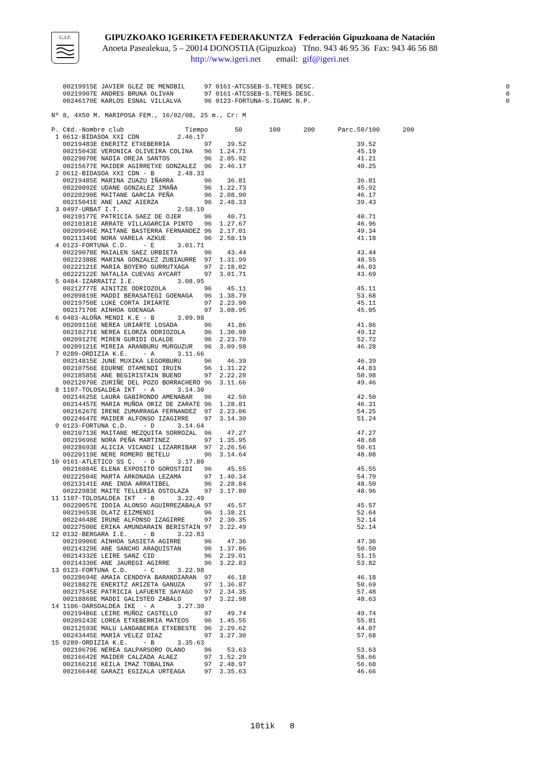G.I.F.
GIPUZKOAKO IGERIKETA FEDERAKUNTZA Federación Gipuzkoana de Natación
Anoeta Pasealekua, 5 – 20014 DONOSTIA (Gipuzkoa) Tfno. 943 46 95 36 Fax: 943 46 56 88
http://www.igeri.net email: gif@igeri.net
   00219915E JAVIER GLEZ DE MENDBIL     97 0161-ATCSSEB-S.TERES DESC.                                                  0
   00219907E ANDRES BRUNA OLIVAN        97 0161-ATCSSEB-S.TERES DESC.                                                  0
   00246170E KARLOS ESNAL VILLALVA      96 0123-FORTUNA-S.IGANC N.P.                                                   0

Nº 8, 4X50 M. MARIPOSA FEM., 16/02/08, 25 m., Cr: M

P. C¢d.-Nombre club                Tiempo       50       100      200      Parc.50/100      200
 1 0612-BIDASOA XXI CDN          2.46.17
   00219483E ENERITZ ETXEBERRIA         97    39.52                             39.52
   00215043E VERONICA OLIVEIRA COLINA   96  1.24.71                             45.19
   00229070E NADIA OREJA SANTOS         96  2.05.92                             41.21
   00215677E MAIDER AGIRRETXE GONZALEZ  96  2.46.17                             40.25
 2 0612-BIDASOA XXI CDN - B      2.48.33
   00219485E MARINA ZUAZU IÑARRA        96    36.81                             36.81
   00220092E UDANE GONZALEZ IMAÑA       96  1.22.73                             45.92
   00220290E MAITANE GARCIA PEÑA        96  2.08.90                             46.17
   00215041E ANE LANZ AIERZA            96  2.48.33                             39.43
 3 0497-URBAT I.T.               2.58.19
   00210177E PATRICIA SAEZ DE OJER      96    40.71                             40.71
   00210181E ARRATE VILLAGARCIA PINTO   96  1.27.67                             46.96
   00209946E MAITANE BASTERRA FERNANDEZ 96  2.17.01                             49.34
   00211349E NORA VARELA AZKUE          96  2.58.19                             41.18
 4 0123-FORTUNA C.D.    - E      3.01.71
   00229078E MAIALEN SAEZ URBIETA       96    43.44                             43.44
   00222388E MARINA GONZALEZ ZUBIAURRE  97  1.31.99                             48.55
   00222121E MARIA BOYERO GURRUTXAGA    97  2.18.02                             46.03
   00222122E NATALIA CUEVAS AYCART      97  3.01.71                             43.69
 5 0484-IZARRAITZ I.E.           3.08.95
   00212777E AINITZE ODRIOZOLA          96    45.11                             45.11
   00209819E MADDI BERASATEGI GOENAGA   96  1.38.79                             53.68
   00219750E LUKE CORTA IRIARTE         97  2.23.90                             45.11
   00217170E AINHOA GOENAGA             97  3.08.95                             45.05
 6 0483-ALOÑA MENDI K.E - B      3.09.98
   00209116E NEREA URIARTE LOSADA       96    41.86                             41.86
   00210271E NEREA ELORZA ODRIOZOLA     96  1.30.98                             49.12
   00209127E MIREN GURIDI OLALDE        96  2.23.70                             52.72
   00209121E MIREIA ARANBURU MURGUZUR   96  3.09.98                             46.28
 7 0289-ORDIZIA K.E.    - A      3.11.66
   00214815E JUNE MUXIKA LEGORBURU      96    46.39                             46.39
   00210756E EDURNE OTAMENDI IRUIN      96  1.31.22                             44.83
   00218585E ANE BEGIRISTAIN BUENO      97  2.22.20                             50.98
   00212070E ZURIÑE DEL POZO BORRACHERO 96  3.11.66                             49.46
 8 1107-TOLOSALDEA IKT  - A      3.14.30
   00214625E LAURA GABIRONDO AMENABAR   96    42.50                             42.50
   00214457E MARIA MUÑOA ORIZ DE ZARATE 96  1.28.81                             46.31
   00216267E IRENE ZUMARRAGA FERNANDEZ  97  2.23.06                             54.25
   00224647E MAIDER ALFONSO IZAGIRRE    97  3.14.30                             51.24
 9 0123-FORTUNA C.D.    - D      3.14.64
   00210713E MAITANE MEZQUITA SORROZAL  96    47.27                             47.27
   00219696E NORA PEÑA MARTINEZ         97  1.35.95                             48.68
   00228693E ALICIA VICANDI LIZARRIBAR  97  2.26.56                             50.61
   00220119E NERE ROMERO BETELU         96  3.14.64                             48.08
10 0161-ATLETICO SS C.  - D      3.17.80
   00216084E ELENA EXPOSITO GOROSTIDI   96    45.55                             45.55
   00222504E MARTA ARKONADA LEZAMA      97  1.40.34                             54.79
   00213141E ANE INDA ARRATIBEL         96  2.28.84                             48.50
   00222983E MAITE TELLERIA OSTOLAZA    97  3.17.80                             48.96
11 1107-TOLOSALDEA IKT  - B      3.22.49
   00220057E IDOIA ALONSO AGUIRREZABALA 97    45.57                             45.57
   00219653E OLATZ EIZMENDI             96  1.38.21                             52.64
   00224648E IRUNE ALFONSO IZAGIRRE     97  2.30.35                             52.14
   00227500E ERIKA AMUNDARAIN BERISTAIN 97  3.22.49                             52.14
12 0132-BERGARA I.E.    - B      3.22.83
   00210906E AINHOA SASIETA AGIRRE      96    47.36                             47.36
   00214329E ANE SANCHO ARAQUISTAN      96  1.37.86                             50.50
   00214332E LEIRE SANZ CID             96  2.29.01                             51.15
   00214330E ANE JAUREGI AGIRRE         96  3.22.83                             53.82
13 0123-FORTUNA C.D.    - C      3.22.98
   00228694E AMAIA CENDOYA BARANDIARAN  97    46.18                             46.18
   00218827E ENERITZ ARIZETA GANUZA     97  1.36.87                             50.69
   00217545E PATRICIA LAFUENTE SAYAGO   97  2.34.35                             57.48
   00218868E MADDI GALISTEO ZABALO      97  3.22.98                             48.63
14 1106-OARSOALDEA IKE  - A      3.27.30
   00219486E LEIRE MUÑOZ CASTELLO       97    49.74                             49.74
   00209243E LOREA ETXEBERRIA MATEOS    96  1.45.55                             55.81
   00212593E MALU LANDABEREA ETXEBESTE  96  2.29.62                             44.07
   00243445E MARIA VELEZ DIAZ           97  3.27.30                             57.68
15 0289-ORDIZIA K.E.    - B      3.35.63
   00210679E NEREA GALPARSORO OLANO     96    53.63                             53.63
   00216642E MAIDER CALZADA ALAEZ       97  1.52.29                             58.66
   00216621E KEILA IMAZ TOBALINA        97  2.48.97                             56.68
   00216644E GARAZI EGIZALA URTEAGA     97  3.35.63                             46.66
10tik 8